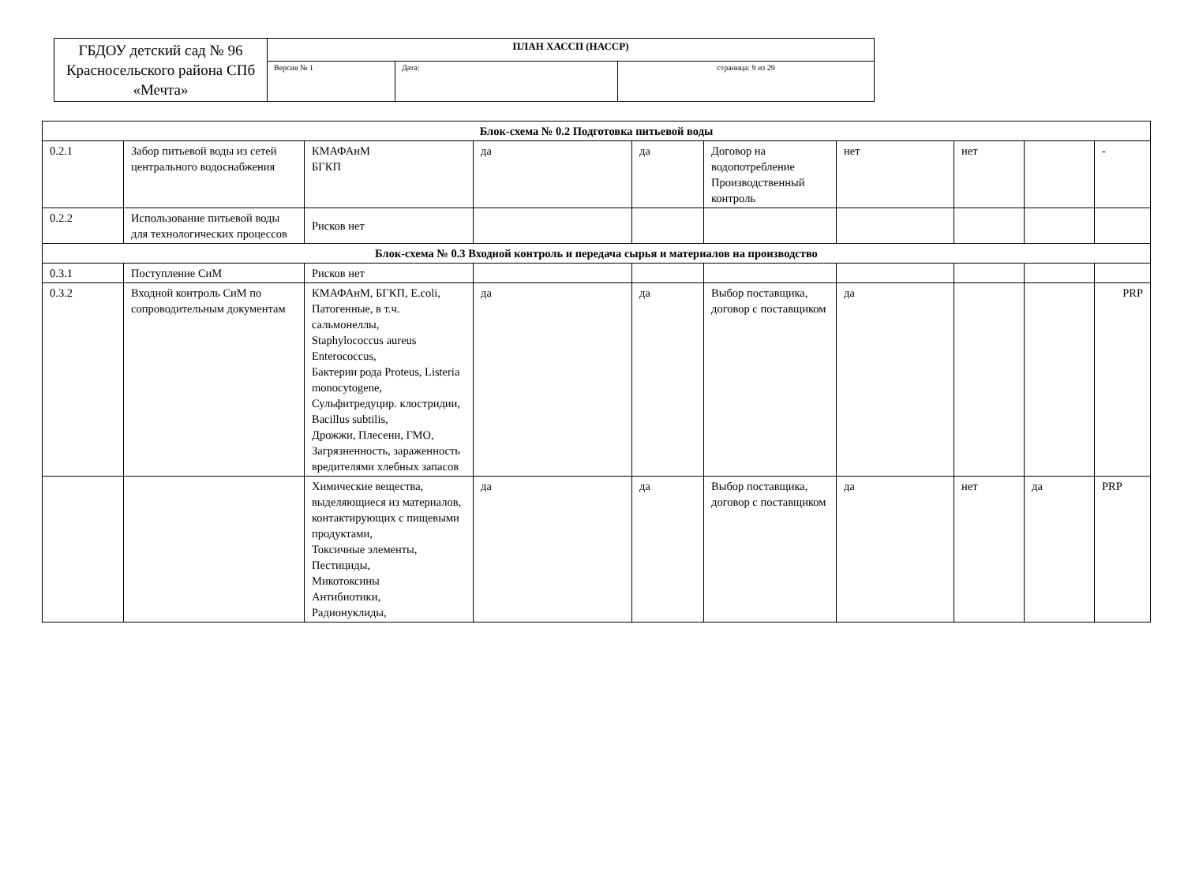| ГБДОУ детский сад № 96 Красносельского района СПб «Мечта» | ПЛАН ХАССП (НАССР) | | |
| | Версия № 1 | Дата: | страница: 9 из 29 |
| Блок-схема № 0.2 Подготовка питьевой воды | | | | | | | | | |
| 0.2.1 | Забор питьевой воды из сетей центрального водоснабжения | КМАФАнМ БГКП | да | да | Договор на водопотребление Производственный контроль | нет | нет | | - |
| 0.2.2 | Использование питьевой воды для технологических процессов | Рисков нет | | | | | | | |
| Блок-схема № 0.3 Входной контроль и передача сырья и материалов на производство | | | | | | | | | |
| 0.3.1 | Поступление СиМ | Рисков нет | | | | | | | |
| 0.3.2 | Входной контроль СиМ по сопроводительным документам | КМАФАнМ, БГКП, E.coli, Патогенные, в т.ч. сальмонеллы, Staphylococcus aureus Enterococcus, Бактерии рода Proteus, Listeria monocytogene, Сульфитредуцир. клостридии, Bacillus subtilis, Дрожжи, Плесени, ГМО, Загрязненность, зараженность вредителями хлебных запасов | да | да | Выбор поставщика, договор с поставщиком | да | | | PRP |
| | | Химические вещества, выделяющиеся из материалов, контактирующих с пищевыми продуктами, Токсичные элементы, Пестициды, Микотоксины Антибиотики, Радионуклиды, | да | да | Выбор поставщика, договор с поставщиком | да | нет | да | PRP |